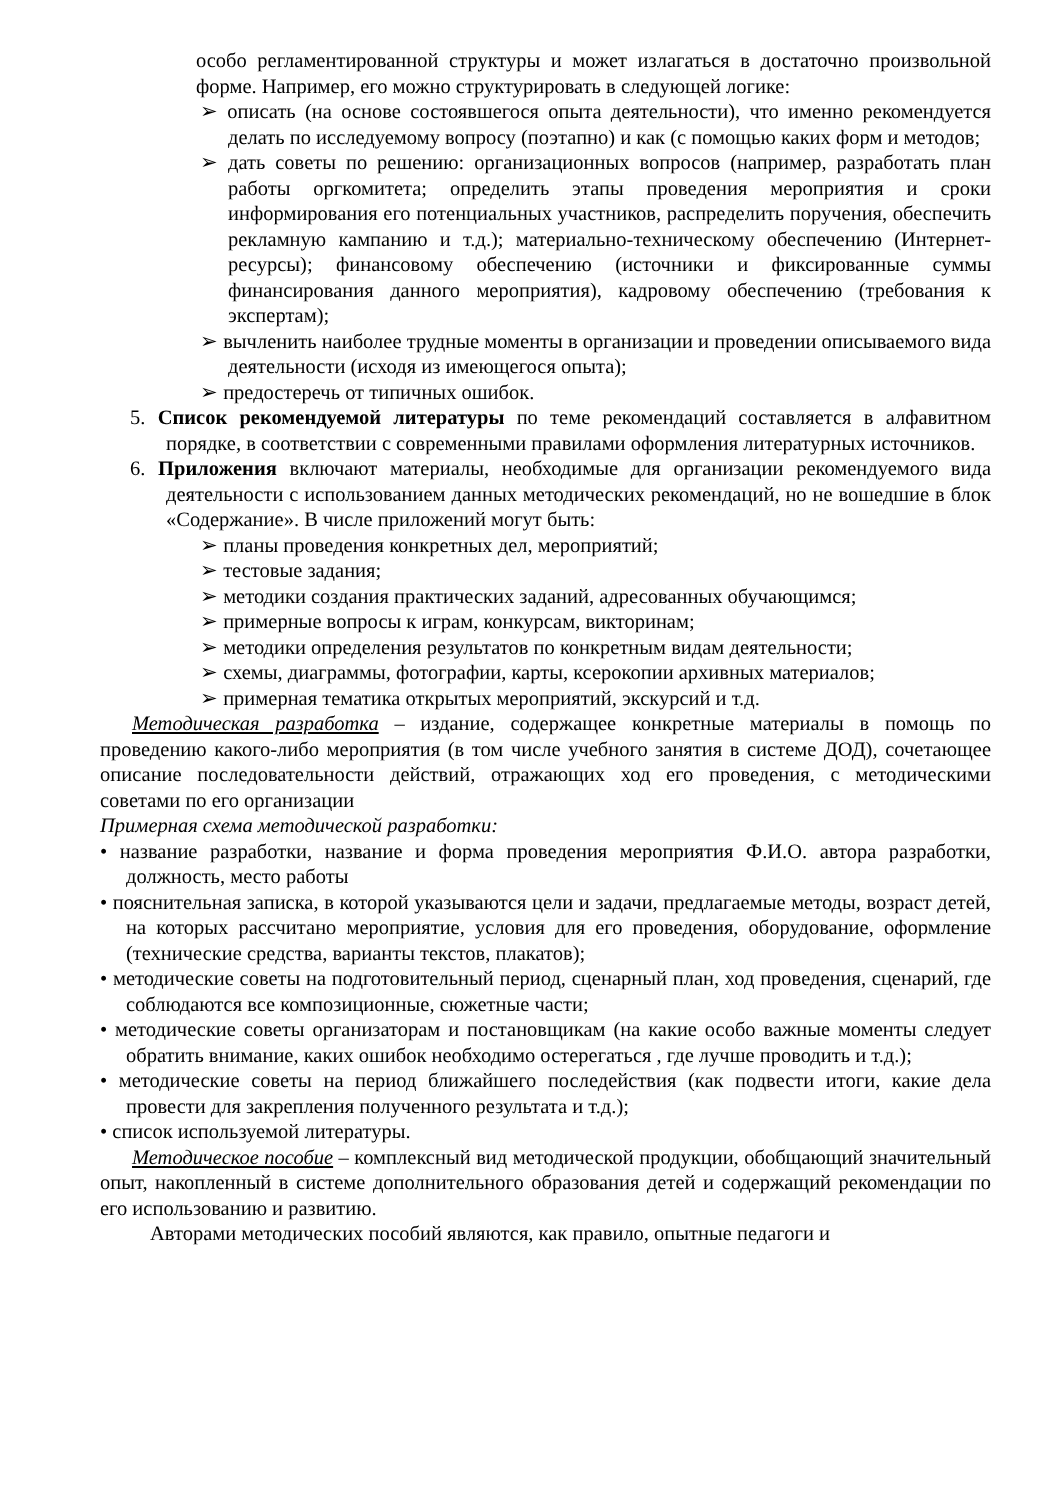особо регламентированной структуры и может излагаться в достаточно произвольной форме. Например, его можно структурировать в следующей логике:
➢ описать (на основе состоявшегося опыта деятельности), что именно рекомендуется делать по исследуемому вопросу (поэтапно) и как (с помощью каких форм и методов;
➢ дать советы по решению: организационных вопросов (например, разработать план работы оргкомитета; определить этапы проведения мероприятия и сроки информирования его потенциальных участников, распределить поручения, обеспечить рекламную кампанию и т.д.); материально-техническому обеспечению (Интернет-ресурсы); финансовому обеспечению (источники и фиксированные суммы финансирования данного мероприятия), кадровому обеспечению (требования к экспертам);
➢ вычленить наиболее трудные моменты в организации и проведении описываемого вида деятельности (исходя из имеющегося опыта);
➢ предостеречь от типичных ошибок.
5. Список рекомендуемой литературы по теме рекомендаций составляется в алфавитном порядке, в соответствии с современными правилами оформления литературных источников.
6. Приложения включают материалы, необходимые для организации рекомендуемого вида деятельности с использованием данных методических рекомендаций, но не вошедшие в блок «Содержание». В числе приложений могут быть:
➢ планы проведения конкретных дел, мероприятий;
➢ тестовые задания;
➢ методики создания практических заданий, адресованных обучающимся;
➢ примерные вопросы к играм, конкурсам, викторинам;
➢ методики определения результатов по конкретным видам деятельности;
➢ схемы, диаграммы, фотографии, карты, ксерокопии архивных материалов;
➢ примерная тематика открытых мероприятий, экскурсий и т.д.
Методическая разработка – издание, содержащее конкретные материалы в помощь по проведению какого-либо мероприятия (в том числе учебного занятия в системе ДОД), сочетающее описание последовательности действий, отражающих ход его проведения, с методическими советами по его организации
Примерная схема методической разработки:
• название разработки, название и форма проведения мероприятия Ф.И.О. автора разработки, должность, место работы
• пояснительная записка, в которой указываются цели и задачи, предлагаемые методы, возраст детей, на которых рассчитано мероприятие, условия для его проведения, оборудование, оформление (технические средства, варианты текстов, плакатов);
• методические советы на подготовительный период, сценарный план, ход проведения, сценарий, где соблюдаются все композиционные, сюжетные части;
• методические советы организаторам и постановщикам (на какие особо важные моменты следует обратить внимание, каких ошибок необходимо остерегаться , где лучше проводить и т.д.);
• методические советы на период ближайшего последействия (как подвести итоги, какие дела провести для закрепления полученного результата и т.д.);
• список используемой литературы.
Методическое пособие – комплексный вид методической продукции, обобщающий значительный опыт, накопленный в системе дополнительного образования детей и содержащий рекомендации по его использованию и развитию.
Авторами методических пособий являются, как правило, опытные педагоги и